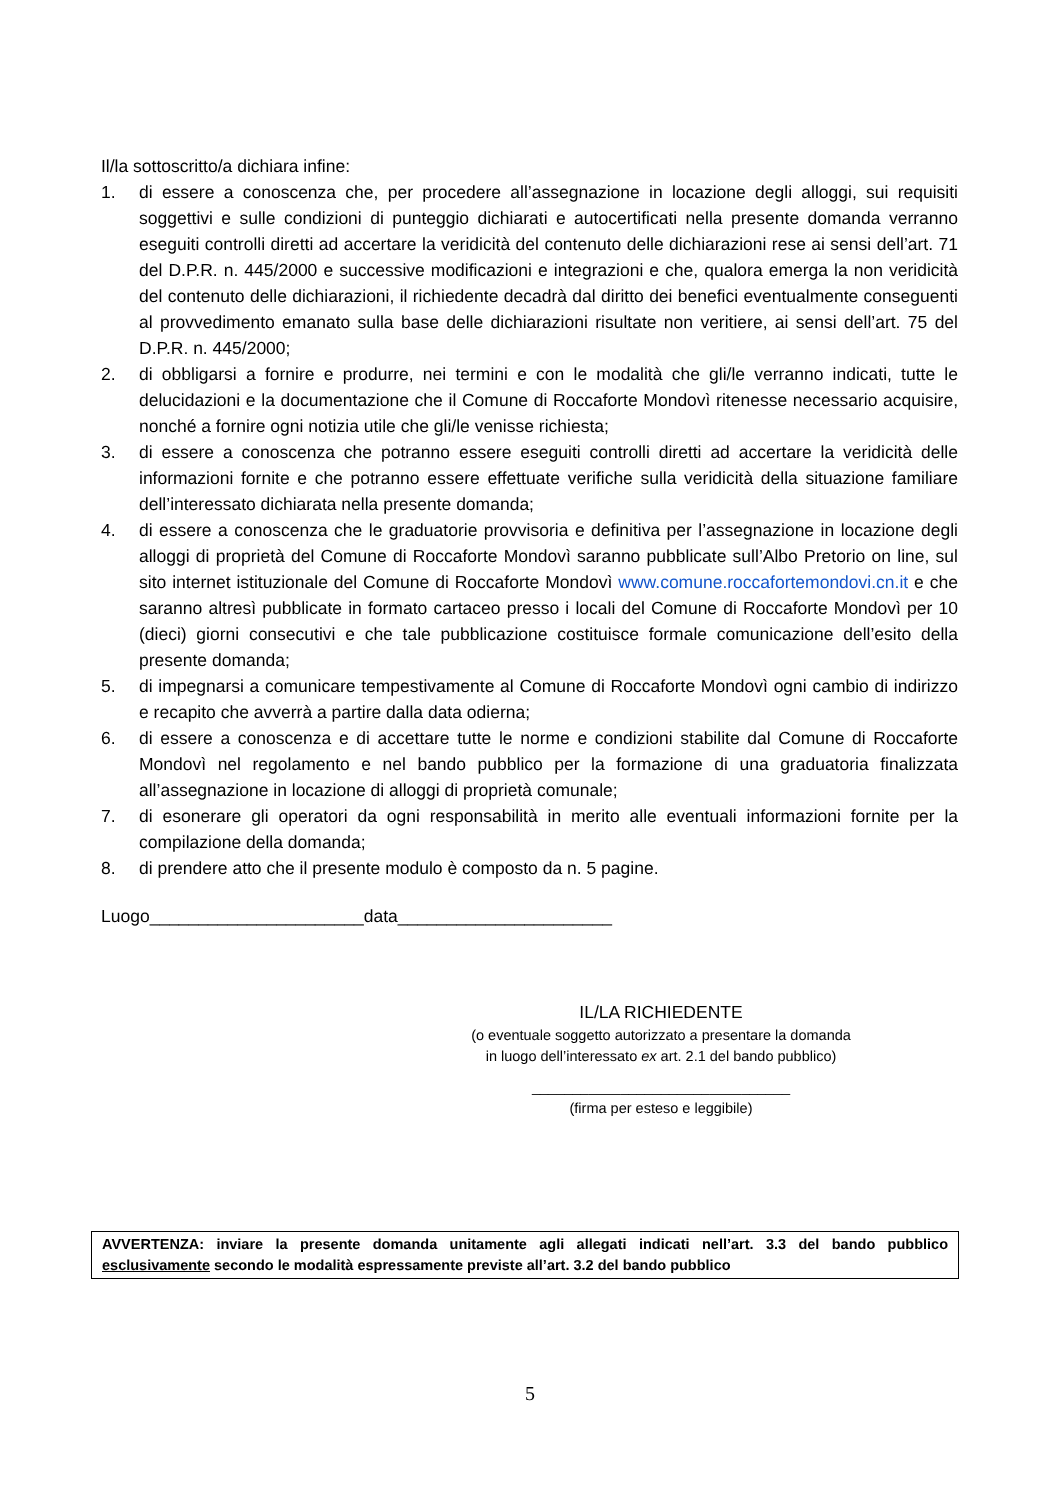Il/la sottoscritto/a dichiara infine:
1. di essere a conoscenza che, per procedere all’assegnazione in locazione degli alloggi, sui requisiti soggettivi e sulle condizioni di punteggio dichiarati e autocertificati nella presente domanda verranno eseguiti controlli diretti ad accertare la veridicità del contenuto delle dichiarazioni rese ai sensi dell’art. 71 del D.P.R. n. 445/2000 e successive modificazioni e integrazioni e che, qualora emerga la non veridicità del contenuto delle dichiarazioni, il richiedente decadrà dal diritto dei benefici eventualmente conseguenti al provvedimento emanato sulla base delle dichiarazioni risultate non veritiere, ai sensi dell’art. 75 del D.P.R. n. 445/2000;
2. di obbligarsi a fornire e produrre, nei termini e con le modalità che gli/le verranno indicati, tutte le delucidazioni e la documentazione che il Comune di Roccaforte Mondovì ritenesse necessario acquisire, nonché a fornire ogni notizia utile che gli/le venisse richiesta;
3. di essere a conoscenza che potranno essere eseguiti controlli diretti ad accertare la veridicità delle informazioni fornite e che potranno essere effettuate verifiche sulla veridicità della situazione familiare dell’interessato dichiarata nella presente domanda;
4. di essere a conoscenza che le graduatorie provvisoria e definitiva per l’assegnazione in locazione degli alloggi di proprietà del Comune di Roccaforte Mondovì saranno pubblicate sull’Albo Pretorio on line, sul sito internet istituzionale del Comune di Roccaforte Mondovì www.comune.roccafortemondovi.cn.it e che saranno altresì pubblicate in formato cartaceo presso i locali del Comune di Roccaforte Mondovì per 10 (dieci) giorni consecutivi e che tale pubblicazione costituisce formale comunicazione dell’esito della presente domanda;
5. di impegnarsi a comunicare tempestivamente al Comune di Roccaforte Mondovì ogni cambio di indirizzo e recapito che avverrà a partire dalla data odierna;
6. di essere a conoscenza e di accettare tutte le norme e condizioni stabilite dal Comune di Roccaforte Mondovì nel regolamento e nel bando pubblico per la formazione di una graduatoria finalizzata all’assegnazione in locazione di alloggi di proprietà comunale;
7. di esonerare gli operatori da ogni responsabilità in merito alle eventuali informazioni fornite per la compilazione della domanda;
8. di prendere atto che il presente modulo è composto da n. 5 pagine.
Luogo______________________data______________________
IL/LA RICHIEDENTE
(o eventuale soggetto autorizzato a presentare la domanda
in luogo dell’interessato ex art. 2.1 del bando pubblico)
________________________________
(firma per esteso e leggibile)
AVVERTENZA: inviare la presente domanda unitamente agli allegati indicati nell’art. 3.3 del bando pubblico esclusivamente secondo le modalità espressamente previste all’art. 3.2 del bando pubblico
5